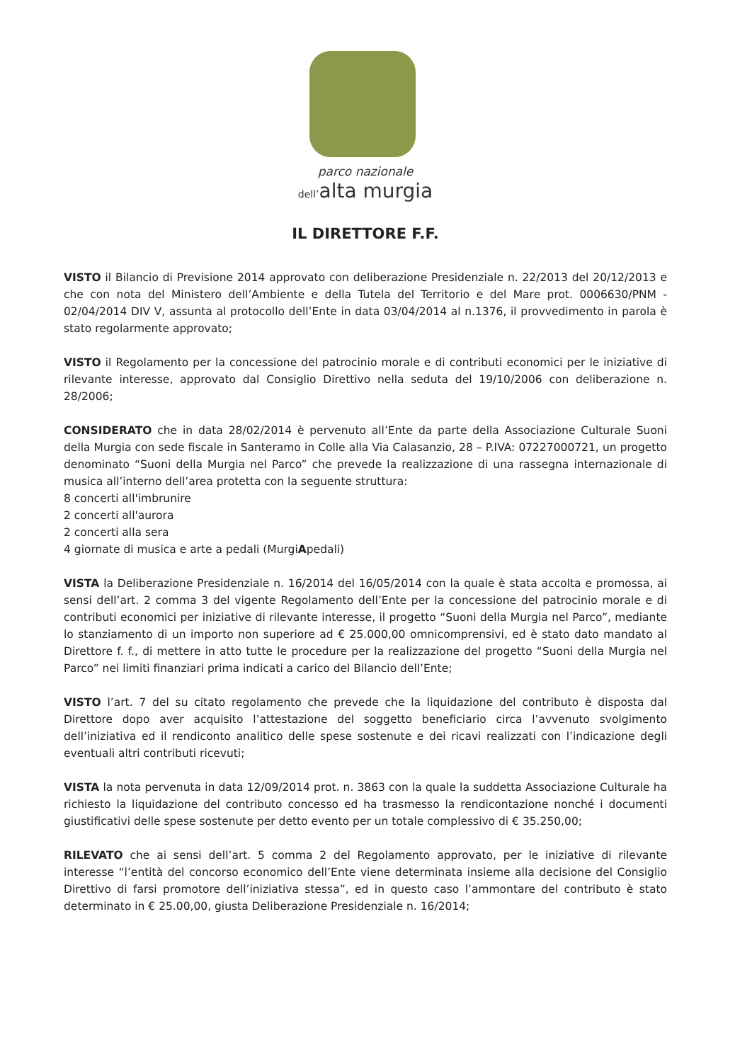parco nazionale
dell’alta murgia
IL DIRETTORE F.F.
VISTO il Bilancio di Previsione 2014 approvato con deliberazione Presidenziale n. 22/2013 del 20/12/2013 e che con nota del Ministero dell’Ambiente e della Tutela del Territorio e del Mare prot. 0006630/PNM - 02/04/2014 DIV V, assunta al protocollo dell’Ente in data 03/04/2014 al n.1376, il provvedimento in parola è stato regolarmente approvato;
VISTO il Regolamento per la concessione del patrocinio morale e di contributi economici per le iniziative di rilevante interesse, approvato dal Consiglio Direttivo nella seduta del 19/10/2006 con deliberazione n. 28/2006;
CONSIDERATO che in data 28/02/2014 è pervenuto all’Ente da parte della Associazione Culturale Suoni della Murgia con sede fiscale in Santeramo in Colle alla Via Calasanzio, 28 – P.IVA: 07227000721, un progetto denominato “Suoni della Murgia nel Parco” che prevede la realizzazione di una rassegna internazionale di musica all’interno dell’area protetta con la seguente struttura:
8 concerti all'imbrunire
2 concerti all'aurora
2 concerti alla sera
4 giornate di musica e arte a pedali (MurgiApedali)
VISTA la Deliberazione Presidenziale n. 16/2014 del 16/05/2014 con la quale è stata accolta e promossa, ai sensi dell’art. 2 comma 3 del vigente Regolamento dell’Ente per la concessione del patrocinio morale e di contributi economici per iniziative di rilevante interesse, il progetto “Suoni della Murgia nel Parco”, mediante lo stanziamento di un importo non superiore ad € 25.000,00 omnicomprensivi, ed è stato dato mandato al Direttore f. f., di mettere in atto tutte le procedure per la realizzazione del progetto “Suoni della Murgia nel Parco” nei limiti finanziari prima indicati a carico del Bilancio dell’Ente;
VISTO l’art. 7 del su citato regolamento che prevede che la liquidazione del contributo è disposta dal Direttore dopo aver acquisito l’attestazione del soggetto beneficiario circa l’avvenuto svolgimento dell’iniziativa ed il rendiconto analitico delle spese sostenute e dei ricavi realizzati con l’indicazione degli eventuali altri contributi ricevuti;
VISTA la nota pervenuta in data 12/09/2014 prot. n. 3863 con la quale la suddetta Associazione Culturale ha richiesto la liquidazione del contributo concesso ed ha trasmesso la rendicontazione nonché i documenti giustificativi delle spese sostenute per detto evento per un totale complessivo di € 35.250,00;
RILEVATO che ai sensi dell’art. 5 comma 2 del Regolamento approvato, per le iniziative di rilevante interesse “l’entità del concorso economico dell’Ente viene determinata insieme alla decisione del Consiglio Direttivo di farsi promotore dell’iniziativa stessa”, ed in questo caso l’ammontare del contributo è stato determinato in € 25.00,00, giusta Deliberazione Presidenziale n. 16/2014;